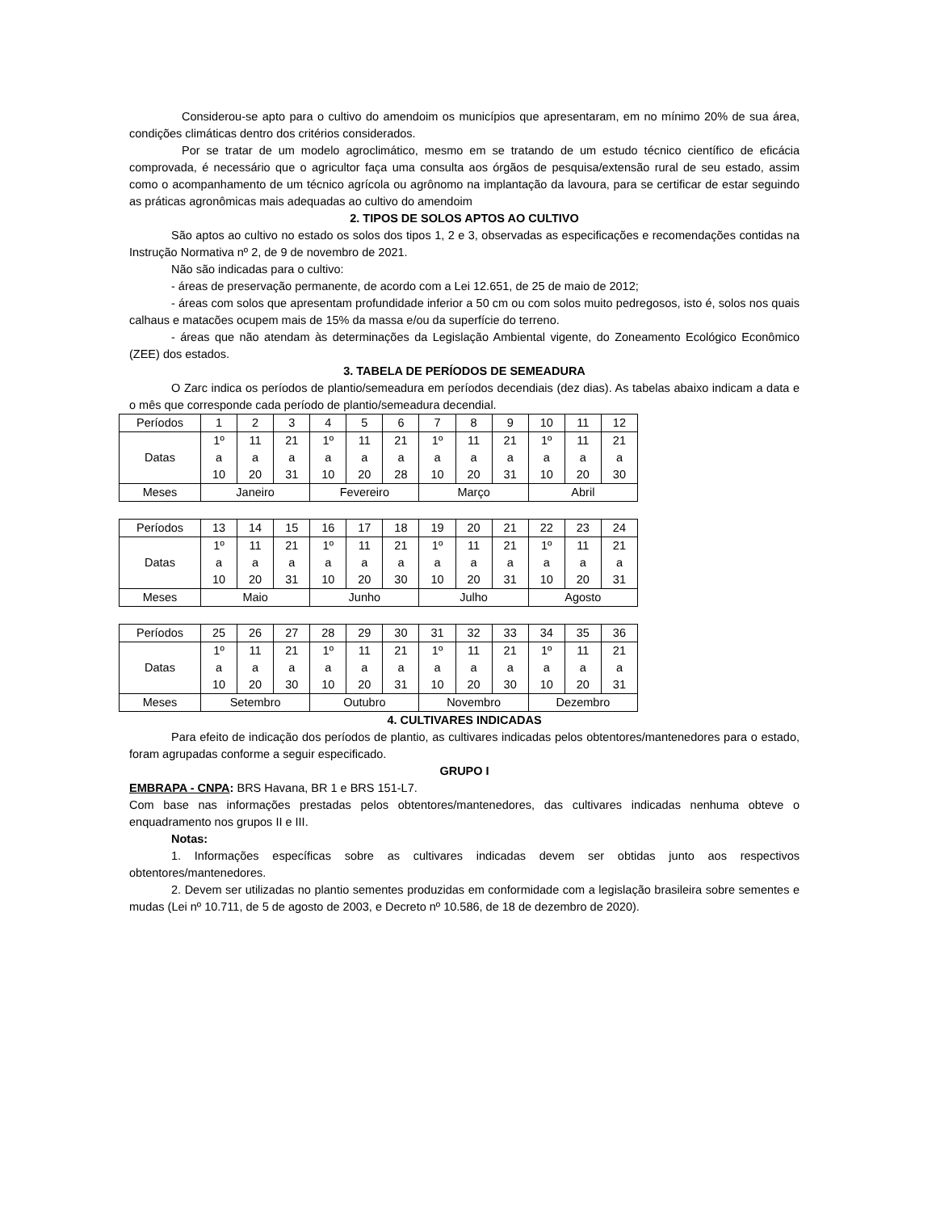Considerou-se apto para o cultivo do amendoim os municípios que apresentaram, em no mínimo 20% de sua área, condições climáticas dentro dos critérios considerados.
Por se tratar de um modelo agroclimático, mesmo em se tratando de um estudo técnico científico de eficácia comprovada, é necessário que o agricultor faça uma consulta aos órgãos de pesquisa/extensão rural de seu estado, assim como o acompanhamento de um técnico agrícola ou agrônomo na implantação da lavoura, para se certificar de estar seguindo as práticas agronômicas mais adequadas ao cultivo do amendoim
2. TIPOS DE SOLOS APTOS AO CULTIVO
São aptos ao cultivo no estado os solos dos tipos 1, 2 e 3, observadas as especificações e recomendações contidas na Instrução Normativa nº 2, de 9 de novembro de 2021.
Não são indicadas para o cultivo:
- áreas de preservação permanente, de acordo com a Lei 12.651, de 25 de maio de 2012;
- áreas com solos que apresentam profundidade inferior a 50 cm ou com solos muito pedregosos, isto é, solos nos quais calhaus e matacões ocupem mais de 15% da massa e/ou da superfície do terreno.
- áreas que não atendam às determinações da Legislação Ambiental vigente, do Zoneamento Ecológico Econômico (ZEE) dos estados.
3. TABELA DE PERÍODOS DE SEMEADURA
O Zarc indica os períodos de plantio/semeadura em períodos decendiais (dez dias). As tabelas abaixo indicam a data e o mês que corresponde cada período de plantio/semeadura decendial.
| Períodos | 1 | 2 | 3 | 4 | 5 | 6 | 7 | 8 | 9 | 10 | 11 | 12 |
| Datas | 1º a 10 | 11 a 20 | 21 a 31 | 1º a 10 | 11 a 20 | 21 a 28 | 1º a 10 | 11 a 20 | 21 a 31 | 1º a 10 | 11 a 20 | 21 a 30 |
| Meses | Janeiro | | | Fevereiro | | | Março | | | Abril | | |
| Períodos | 13 | 14 | 15 | 16 | 17 | 18 | 19 | 20 | 21 | 22 | 23 | 24 |
| Datas | 1º a 10 | 11 a 20 | 21 a 31 | 1º a 10 | 11 a 20 | 21 a 30 | 1º a 10 | 11 a 20 | 21 a 31 | 1º a 10 | 11 a 20 | 21 a 31 |
| Meses | Maio | | | Junho | | | Julho | | | Agosto | | |
| Períodos | 25 | 26 | 27 | 28 | 29 | 30 | 31 | 32 | 33 | 34 | 35 | 36 |
| Datas | 1º a 10 | 11 a 20 | 21 a 30 | 1º a 10 | 11 a 20 | 21 a 31 | 1º a 10 | 11 a 20 | 21 a 30 | 1º a 10 | 11 a 20 | 21 a 31 |
| Meses | Setembro | | | Outubro | | | Novembro | | | Dezembro | | |
4. CULTIVARES INDICADAS
Para efeito de indicação dos períodos de plantio, as cultivares indicadas pelos obtentores/mantenedores para o estado, foram agrupadas conforme a seguir especificado.
GRUPO I
EMBRAPA - CNPA: BRS Havana, BR 1 e BRS 151-L7.
Com base nas informações prestadas pelos obtentores/mantenedores, das cultivares indicadas nenhuma obteve o enquadramento nos grupos II e III.
Notas:
1. Informações específicas sobre as cultivares indicadas devem ser obtidas junto aos respectivos obtentores/mantenedores.
2. Devem ser utilizadas no plantio sementes produzidas em conformidade com a legislação brasileira sobre sementes e mudas (Lei nº 10.711, de 5 de agosto de 2003, e Decreto nº 10.586, de 18 de dezembro de 2020).